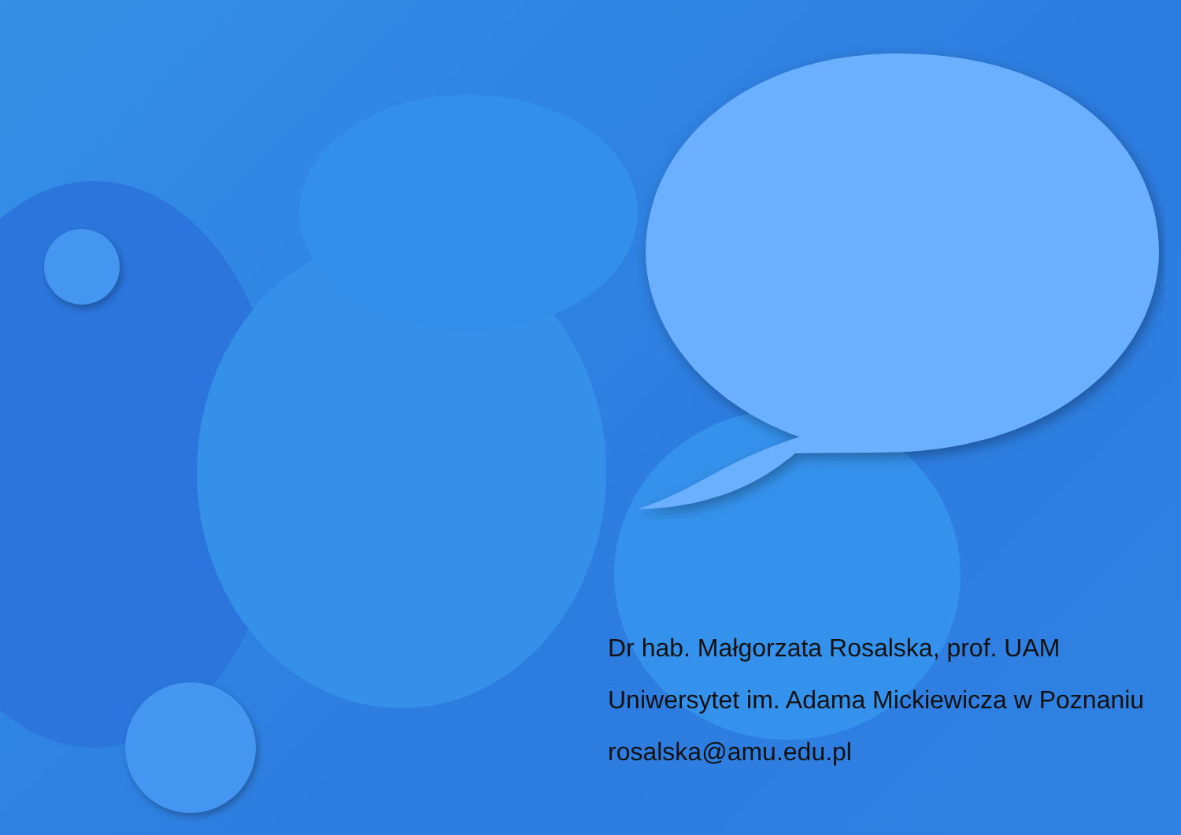Dr hab. Małgorzata Rosalska, prof. UAM
Uniwersytet im. Adama Mickiewicza w Poznaniu
rosalska@amu.edu.pl